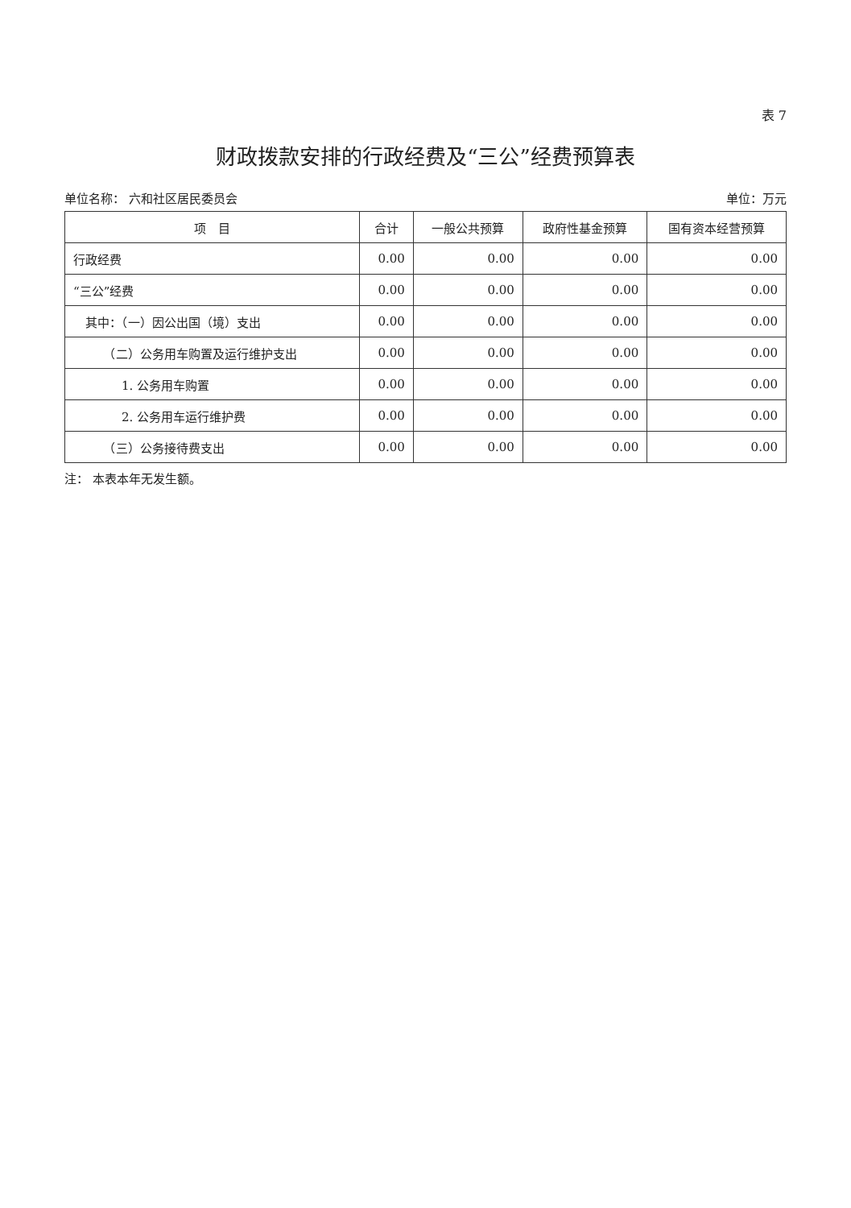表 7
财政拨款安排的行政经费及“三公”经费预算表
单位名称： 六和社区居民委员会 单位：万元
| 项 目 | 合计 | 一般公共预算 | 政府性基金预算 | 国有资本经营预算 |
| --- | --- | --- | --- | --- |
| 行政经费 | 0.00 | 0.00 | 0.00 | 0.00 |
| “三公”经费 | 0.00 | 0.00 | 0.00 | 0.00 |
| 其中：（一）因公出国（境）支出 | 0.00 | 0.00 | 0.00 | 0.00 |
| （二）公务用车购置及运行维护支出 | 0.00 | 0.00 | 0.00 | 0.00 |
| 1. 公务用车购置 | 0.00 | 0.00 | 0.00 | 0.00 |
| 2. 公务用车运行维护费 | 0.00 | 0.00 | 0.00 | 0.00 |
| （三）公务接待费支出 | 0.00 | 0.00 | 0.00 | 0.00 |
注： 本表本年无发生额。